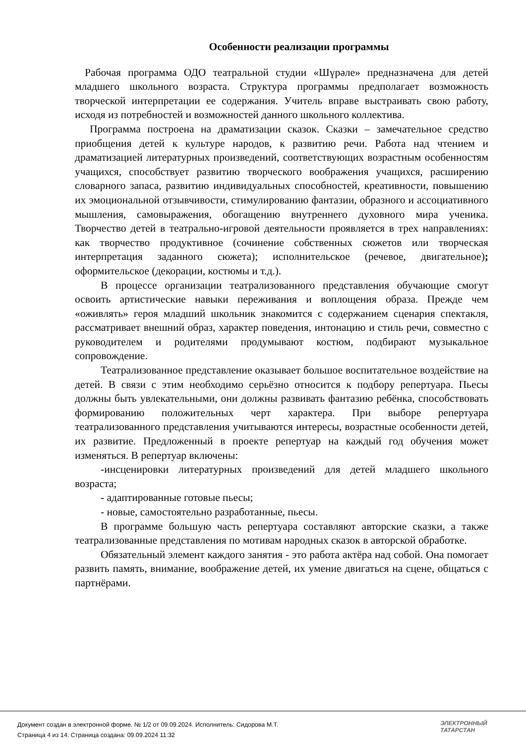Особенности реализации программы
Рабочая программа ОДО театральной студии «Шүрәле» предназначена для детей младшего школьного возраста. Структура программы предполагает возможность творческой интерпретации ее содержания. Учитель вправе выстраивать свою работу, исходя из потребностей и возможностей данного школьного коллектива.
Программа построена на драматизации сказок. Сказки – замечательное средство приобщения детей к культуре народов, к развитию речи. Работа над чтением и драматизацией литературных произведений, соответствующих возрастным особенностям учащихся, способствует развитию творческого воображения учащихся, расширению словарного запаса, развитию индивидуальных способностей, креативности, повышению их эмоциональной отзывчивости, стимулированию фантазии, образного и ассоциативного мышления, самовыражения, обогащению внутреннего духовного мира ученика. Творчество детей в театрально-игровой деятельности проявляется в трех направлениях: как творчество продуктивное (сочинение собственных сюжетов или творческая интерпретация заданного сюжета); исполнительское (речевое, двигательное); оформительское (декорации, костюмы и т.д.).
В процессе организации театрализованного представления обучающие смогут освоить артистические навыки переживания и воплощения образа. Прежде чем «оживлять» героя младший школьник знакомится с содержанием сценария спектакля, рассматривает внешний образ, характер поведения, интонацию и стиль речи, совместно с руководителем и родителями продумывают костюм, подбирают музыкальное сопровождение.
Театрализованное представление оказывает большое воспитательное воздействие на детей. В связи с этим необходимо серьёзно относится к подбору репертуара. Пьесы должны быть увлекательными, они должны развивать фантазию ребёнка, способствовать формированию положительных черт характера. При выборе репертуара театрализованного представления учитываются интересы, возрастные особенности детей, их развитие. Предложенный в проекте репертуар на каждый год обучения может изменяться. В репертуар включены:
-инсценировки литературных произведений для детей младшего школьного возраста;
- адаптированные готовые пьесы;
- новые, самостоятельно разработанные, пьесы.
В программе большую часть репертуара составляют авторские сказки, а также театрализованные представления по мотивам народных сказок в авторской обработке.
Обязательный элемент каждого занятия - это работа актёра над собой. Она помогает развить память, внимание, воображение детей, их умение двигаться на сцене, общаться с партнёрами.
Документ создан в электронной форме. № 1/2 от 09.09.2024. Исполнитель: Сидорова М.Т.
Страница 4 из 14. Страница создана: 09.09.2024 11:32
ЭЛЕКТРОННЫЙ
ТАТАРСТАН